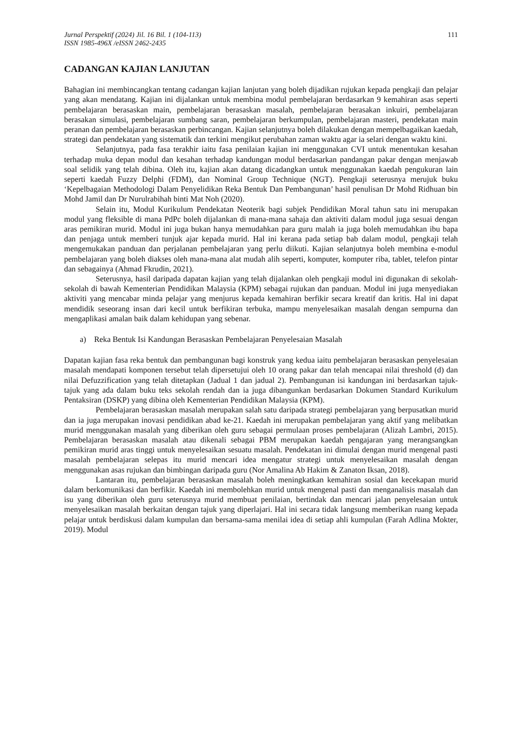Jurnal Perspektif (2024) Jil. 16 Bil. 1 (104-113)
ISSN 1985-496X /eISSN 2462-2435
111
CADANGAN KAJIAN LANJUTAN
Bahagian ini membincangkan tentang cadangan kajian lanjutan yang boleh dijadikan rujukan kepada pengkaji dan pelajar yang akan mendatang. Kajian ini dijalankan untuk membina modul pembelajaran berdasarkan 9 kemahiran asas seperti pembelajaran berasaskan main, pembelajaran berasaskan masalah, pembelajaran berasakan inkuiri, pembelajaran berasakan simulasi, pembelajaran sumbang saran, pembelajaran berkumpulan, pembelajaran masteri, pendekatan main peranan dan pembelajaran berasaskan perbincangan. Kajian selanjutnya boleh dilakukan dengan mempelbagaikan kaedah, strategi dan pendekatan yang sistematik dan terkini mengikut perubahan zaman waktu agar ia selari dengan waktu kini.
Selanjutnya, pada fasa terakhir iaitu fasa penilaian kajian ini menggunakan CVI untuk menentukan kesahan terhadap muka depan modul dan kesahan terhadap kandungan modul berdasarkan pandangan pakar dengan menjawab soal selidik yang telah dibina. Oleh itu, kajian akan datang dicadangkan untuk menggunakan kaedah pengukuran lain seperti kaedah Fuzzy Delphi (FDM), dan Nominal Group Technique (NGT). Pengkaji seterusnya merujuk buku ‘Kepelbagaian Methodologi Dalam Penyelidikan Reka Bentuk Dan Pembangunan’ hasil penulisan Dr Mohd Ridhuan bin Mohd Jamil dan Dr Nurulrabihah binti Mat Noh (2020).
Selain itu, Modul Kurikulum Pendekatan Neoterik bagi subjek Pendidikan Moral tahun satu ini merupakan modul yang fleksible di mana PdPc boleh dijalankan di mana-mana sahaja dan aktiviti dalam modul juga sesuai dengan aras pemikiran murid. Modul ini juga bukan hanya memudahkan para guru malah ia juga boleh memudahkan ibu bapa dan penjaga untuk memberi tunjuk ajar kepada murid. Hal ini kerana pada setiap bab dalam modul, pengkaji telah mengemukakan panduan dan perjalanan pembelajaran yang perlu diikuti. Kajian selanjutnya boleh membina e-modul pembelajaran yang boleh diakses oleh mana-mana alat mudah alih seperti, komputer, komputer riba, tablet, telefon pintar dan sebagainya (Ahmad Fkrudin, 2021).
Seterusnya, hasil daripada dapatan kajian yang telah dijalankan oleh pengkaji modul ini digunakan di sekolah-sekolah di bawah Kementerian Pendidikan Malaysia (KPM) sebagai rujukan dan panduan. Modul ini juga menyediakan aktiviti yang mencabar minda pelajar yang menjurus kepada kemahiran berfikir secara kreatif dan kritis. Hal ini dapat mendidik seseorang insan dari kecil untuk berfikiran terbuka, mampu menyelesaikan masalah dengan sempurna dan mengaplikasi amalan baik dalam kehidupan yang sebenar.
a) Reka Bentuk Isi Kandungan Berasaskan Pembelajaran Penyelesaian Masalah
Dapatan kajian fasa reka bentuk dan pembangunan bagi konstruk yang kedua iaitu pembelajaran berasaskan penyelesaian masalah mendapati komponen tersebut telah dipersetujui oleh 10 orang pakar dan telah mencapai nilai threshold (d) dan nilai Defuzzification yang telah ditetapkan (Jadual 1 dan jadual 2). Pembangunan isi kandungan ini berdasarkan tajuk-tajuk yang ada dalam buku teks sekolah rendah dan ia juga dibangunkan berdasarkan Dokumen Standard Kurikulum Pentaksiran (DSKP) yang dibina oleh Kementerian Pendidikan Malaysia (KPM).
Pembelajaran berasaskan masalah merupakan salah satu daripada strategi pembelajaran yang berpusatkan murid dan ia juga merupakan inovasi pendidikan abad ke-21. Kaedah ini merupakan pembelajaran yang aktif yang melibatkan murid menggunakan masalah yang diberikan oleh guru sebagai permulaan proses pembelajaran (Alizah Lambri, 2015). Pembelajaran berasaskan masalah atau dikenali sebagai PBM merupakan kaedah pengajaran yang merangsangkan pemikiran murid aras tinggi untuk menyelesaikan sesuatu masalah. Pendekatan ini dimulai dengan murid mengenal pasti masalah pembelajaran selepas itu murid mencari idea mengatur strategi untuk menyelesaikan masalah dengan menggunakan asas rujukan dan bimbingan daripada guru (Nor Amalina Ab Hakim & Zanaton Iksan, 2018).
Lantaran itu, pembelajaran berasaskan masalah boleh meningkatkan kemahiran sosial dan kecekapan murid dalam berkomunikasi dan berfikir. Kaedah ini membolehkan murid untuk mengenal pasti dan menganalisis masalah dan isu yang diberikan oleh guru seterusnya murid membuat penilaian, bertindak dan mencari jalan penyelesaian untuk menyelesaikan masalah berkaitan dengan tajuk yang diperlajari. Hal ini secara tidak langsung memberikan ruang kepada pelajar untuk berdiskusi dalam kumpulan dan bersama-sama menilai idea di setiap ahli kumpulan (Farah Adlina Mokter, 2019). Modul